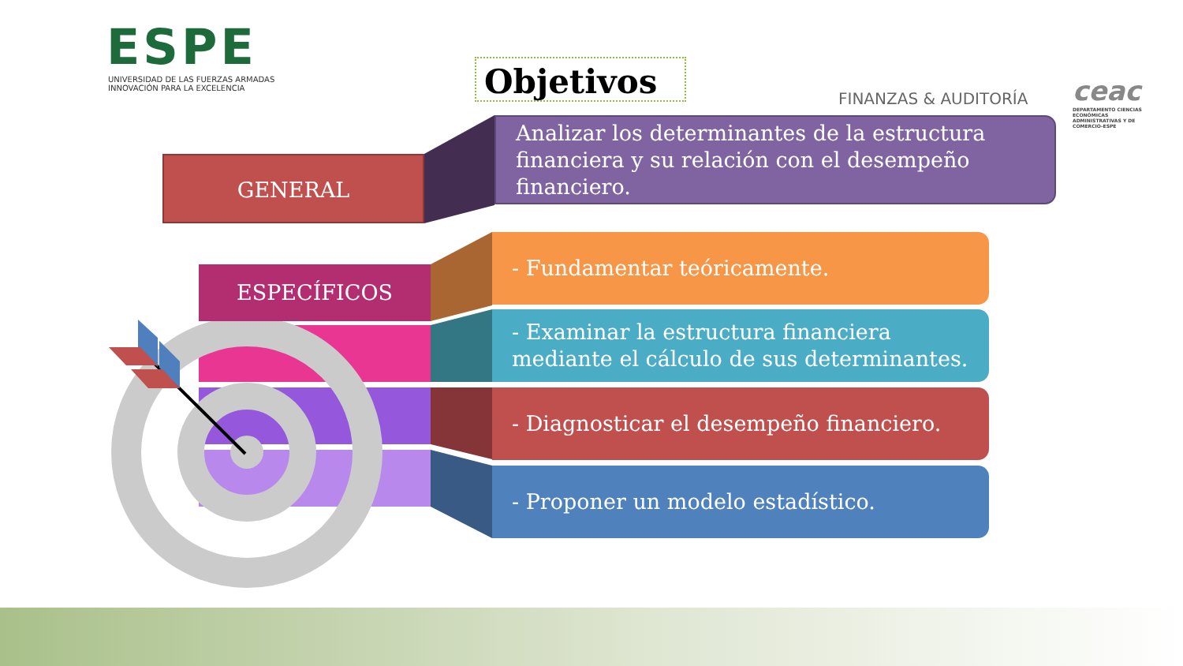ESPE
UNIVERSIDAD DE LAS FUERZAS ARMADAS
INNOVACIÓN PARA LA EXCELENCIA
Objetivos
FINANZAS & AUDITORÍA
ceac
DEPARTAMENTO CIENCIAS ECONÓMICAS ADMINISTRATIVAS Y DE COMERCIO-ESPE
GENERAL
Analizar los determinantes de la estructura financiera y su relación con el desempeño financiero.
ESPECÍFICOS
- Fundamentar teóricamente.
- Examinar la estructura financiera mediante el cálculo de sus determinantes.
- Diagnosticar el desempeño financiero.
- Proponer un modelo estadístico.